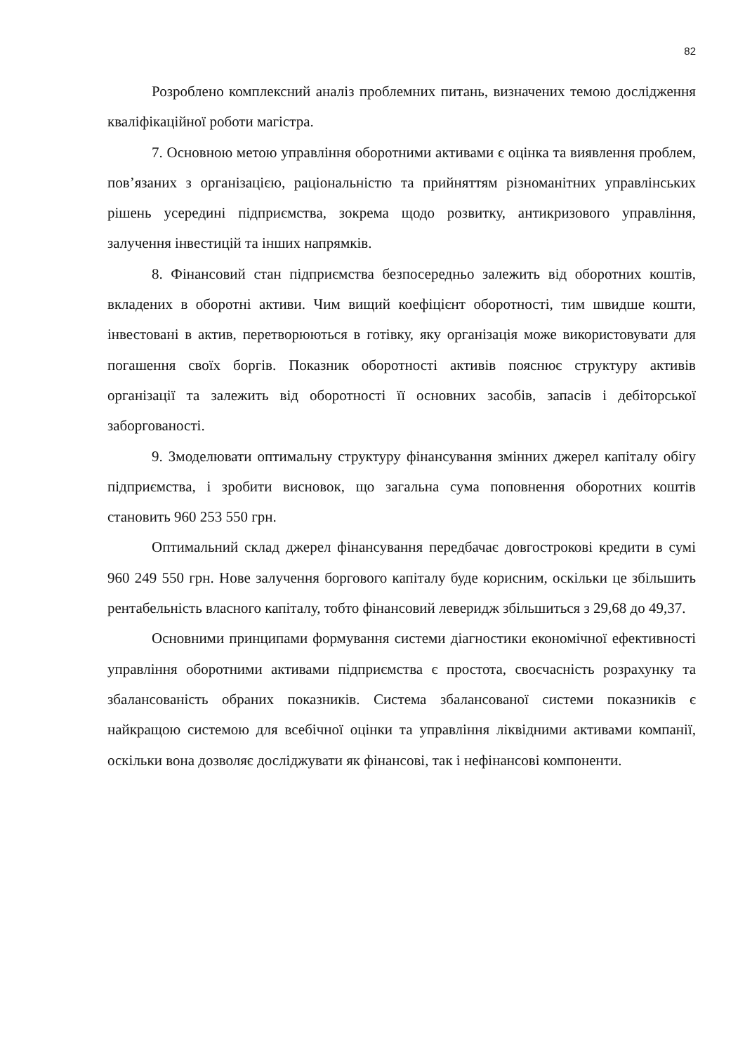82
Розроблено комплексний аналіз проблемних питань, визначених темою дослідження кваліфікаційної роботи магістра.
7. Основною метою управління оборотними активами є оцінка та виявлення проблем, пов’язаних з організацією, раціональністю та прийняттям різноманітних управлінських рішень усередині підприємства, зокрема щодо розвитку, антикризового управління, залучення інвестицій та інших напрямків.
8. Фінансовий стан підприємства безпосередньо залежить від оборотних коштів, вкладених в оборотні активи. Чим вищий коефіцієнт оборотності, тим швидше кошти, інвестовані в актив, перетворюються в готівку, яку організація може використовувати для погашення своїх боргів. Показник оборотності активів пояснює структуру активів організації та залежить від оборотності її основних засобів, запасів і дебіторської заборгованості.
9. Змоделювати оптимальну структуру фінансування змінних джерел капіталу обігу підприємства, і зробити висновок, що загальна сума поповнення оборотних коштів становить 960 253 550 грн.
Оптимальний склад джерел фінансування передбачає довгострокові кредити в сумі 960 249 550 грн. Нове залучення боргового капіталу буде корисним, оскільки це збільшить рентабельність власного капіталу, тобто фінансовий леверидж збільшиться з 29,68 до 49,37.
Основними принципами формування системи діагностики економічної ефективності управління оборотними активами підприємства є простота, своєчасність розрахунку та збалансованість обраних показників. Система збалансованої системи показників є найкращою системою для всебічної оцінки та управління ліквідними активами компанії, оскільки вона дозволяє досліджувати як фінансові, так і нефінансові компоненти.